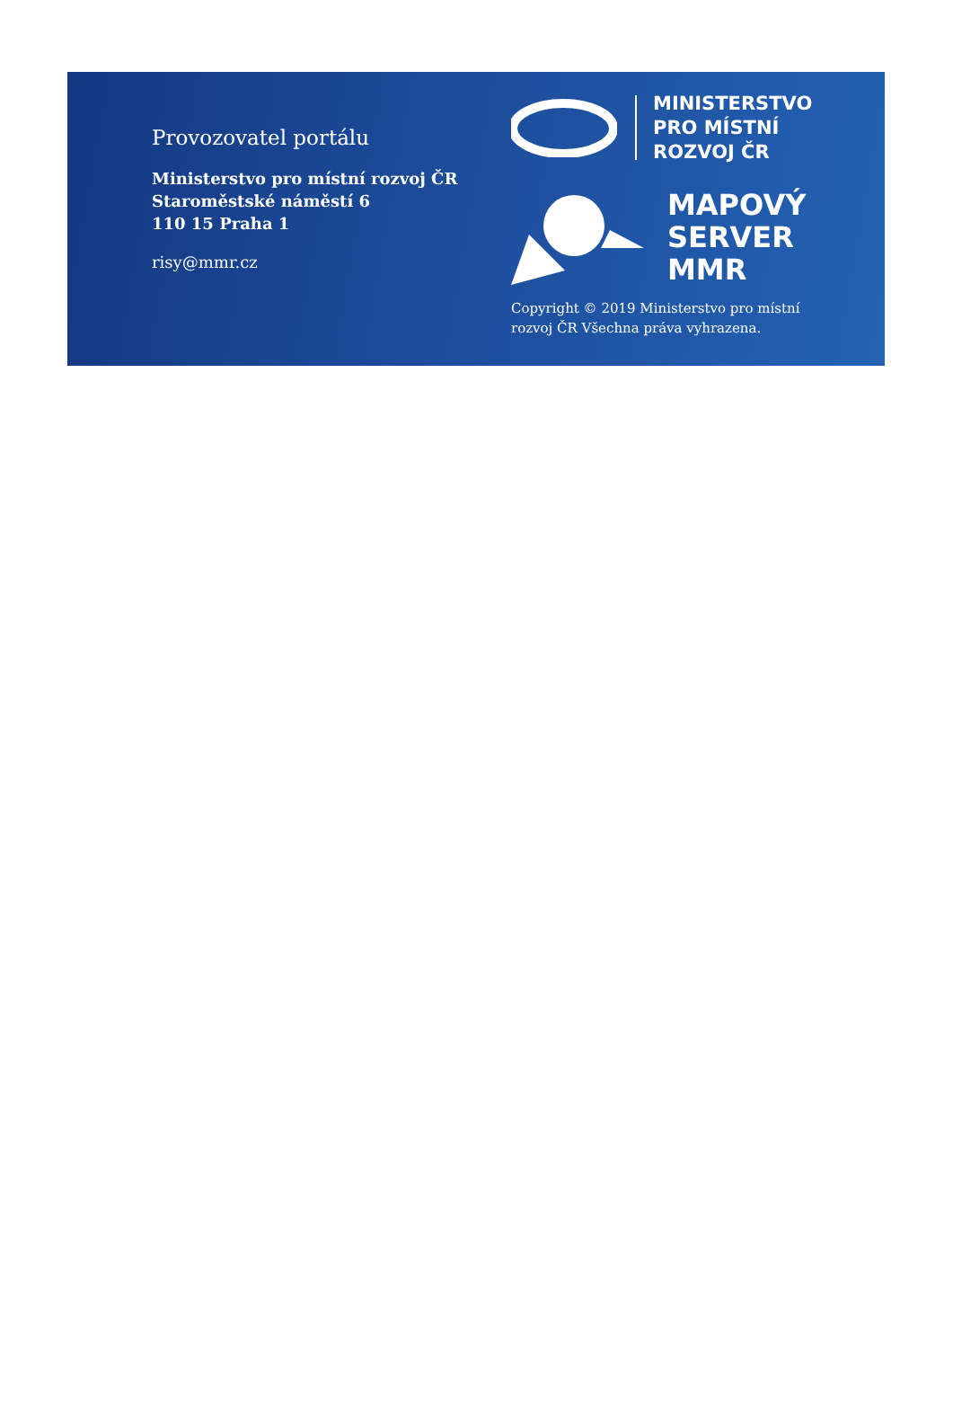Provozovatel portálu
Ministerstvo pro místní rozvoj ČR
Staroměstské náměstí 6
110 15 Praha 1
risy@mmr.cz
MINISTERSTVO
PRO MÍSTNÍ
ROZVOJ ČR
MAPOVÝ
SERVER
MMR
Copyright © 2019 Ministerstvo pro místní rozvoj ČR Všechna práva vyhrazena.